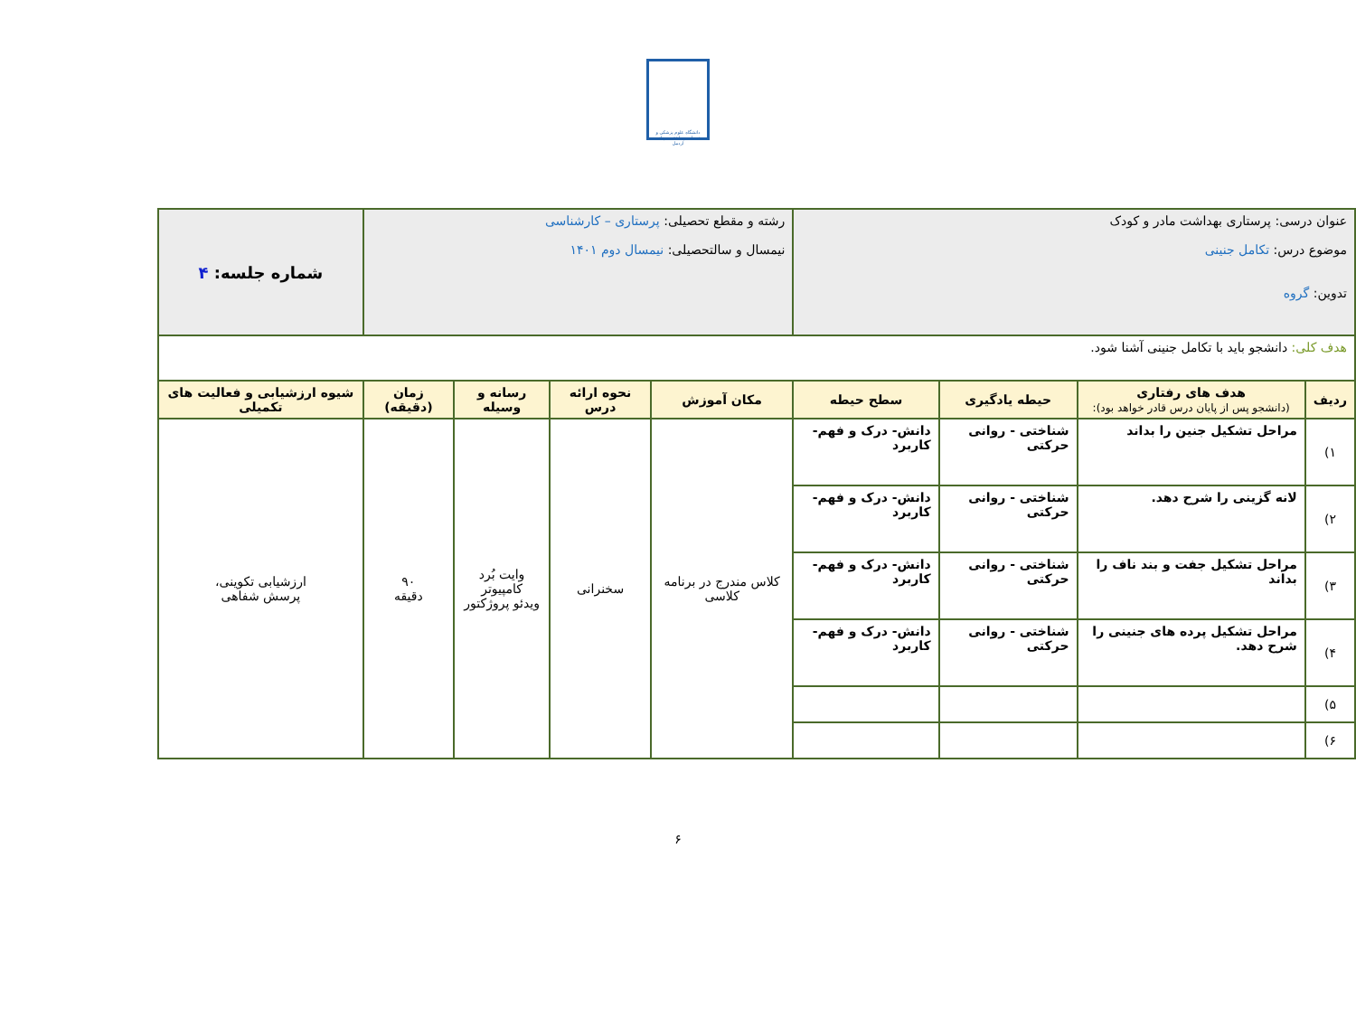دانشگاه علوم پزشکی و خدمات بهداشتی درمانی اردبیل
| عنوان درسی: پرستاری بهداشت مادر و کودک موضوع درس: تکامل جنینی تدوین: گروه | | | | رشته و مقطع تحصیلی: پرستاری – کارشناسی نیمسال و سالتحصیلی: نیمسال دوم ۱۴۰۱ | | | | شماره جلسه: ۴ |
| هدف کلی: دانشجو باید با تکامل جنینی آشنا شود. | | | | | | | | |
| ردیف | هدف های رفتاری (دانشجو پس از پایان درس قادر خواهد بود): | حیطه یادگیری | سطح حیطه | مکان آموزش | نحوه ارائه درس | رسانه و وسیله | زمان (دقیقه) | شیوه ارزشیابی و فعالیت های تکمیلی |
| ۱) | مراحل تشکیل جنین را بداند | شناختی - روانی حرکتی | دانش- درک و فهم- کاربرد | کلاس مندرج در برنامه کلاسی | سخنرانی | وایت بُرد کامپیوتر ویدئو پروژکتور | ۹۰ دقیقه | ارزشیابی تکوینی، پرسش شفاهی |
| ۲) | لانه گزینی را شرح دهد. | شناختی - روانی حرکتی | دانش- درک و فهم- کاربرد | | | | | |
| ۳) | مراحل تشکیل جفت و بند ناف را بداند | شناختی - روانی حرکتی | دانش- درک و فهم- کاربرد | | | | | |
| ۴) | مراحل تشکیل پرده های جنینی را شرح دهد. | شناختی - روانی حرکتی | دانش- درک و فهم- کاربرد | | | | | |
| ۵) | | | | | | | | |
| ۶) | | | | | | | | |
۶